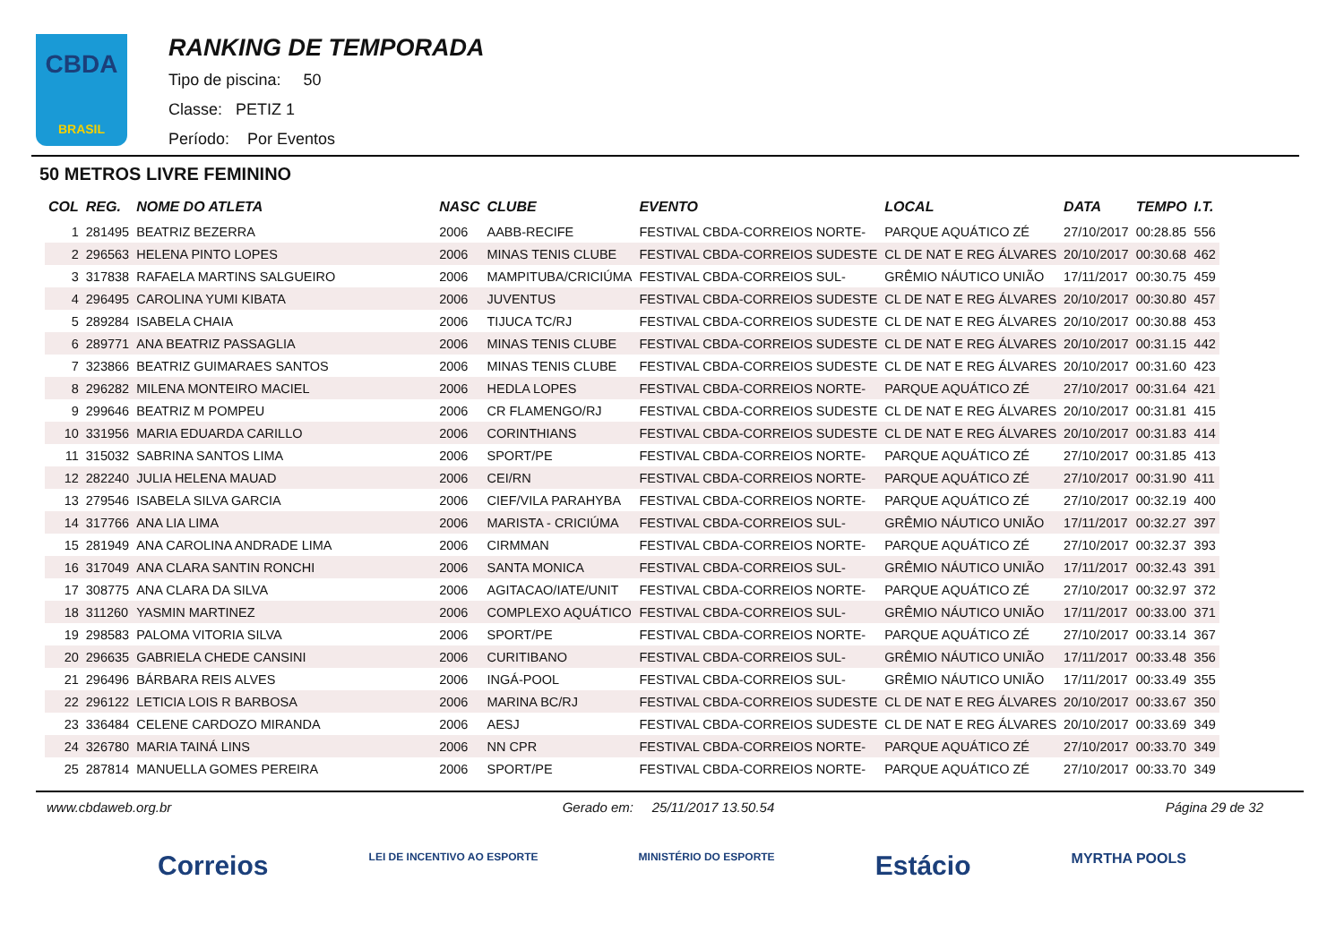CBDA
BRASIL
RANKING DE TEMPORADA
Tipo de piscina: 50
Classe: PETIZ 1
Período: Por Eventos
50 METROS LIVRE FEMININO
| COL | REG. | NOME DO ATLETA | NASC | CLUBE | EVENTO | LOCAL | DATA | TEMPO | I.T. |
| --- | --- | --- | --- | --- | --- | --- | --- | --- | --- |
| 1 | 281495 | BEATRIZ BEZERRA | 2006 | AABB-RECIFE | FESTIVAL CBDA-CORREIOS NORTE- | PARQUE AQUÁTICO ZÉ | 27/10/2017 | 00:28.85 | 556 |
| 2 | 296563 | HELENA PINTO LOPES | 2006 | MINAS TENIS CLUBE | FESTIVAL CBDA-CORREIOS SUDESTE | CL DE NAT E REG ÁLVARES | 20/10/2017 | 00:30.68 | 462 |
| 3 | 317838 | RAFAELA MARTINS SALGUEIRO | 2006 | MAMPITUBA/CRICIÚMA | FESTIVAL CBDA-CORREIOS SUL- | GRÊMIO NÁUTICO UNIÃO | 17/11/2017 | 00:30.75 | 459 |
| 4 | 296495 | CAROLINA YUMI KIBATA | 2006 | JUVENTUS | FESTIVAL CBDA-CORREIOS SUDESTE | CL DE NAT E REG ÁLVARES | 20/10/2017 | 00:30.80 | 457 |
| 5 | 289284 | ISABELA CHAIA | 2006 | TIJUCA TC/RJ | FESTIVAL CBDA-CORREIOS SUDESTE | CL DE NAT E REG ÁLVARES | 20/10/2017 | 00:30.88 | 453 |
| 6 | 289771 | ANA BEATRIZ PASSAGLIA | 2006 | MINAS TENIS CLUBE | FESTIVAL CBDA-CORREIOS SUDESTE | CL DE NAT E REG ÁLVARES | 20/10/2017 | 00:31.15 | 442 |
| 7 | 323866 | BEATRIZ GUIMARAES SANTOS | 2006 | MINAS TENIS CLUBE | FESTIVAL CBDA-CORREIOS SUDESTE | CL DE NAT E REG ÁLVARES | 20/10/2017 | 00:31.60 | 423 |
| 8 | 296282 | MILENA MONTEIRO MACIEL | 2006 | HEDLA LOPES | FESTIVAL CBDA-CORREIOS NORTE- | PARQUE AQUÁTICO ZÉ | 27/10/2017 | 00:31.64 | 421 |
| 9 | 299646 | BEATRIZ M POMPEU | 2006 | CR FLAMENGO/RJ | FESTIVAL CBDA-CORREIOS SUDESTE | CL DE NAT E REG ÁLVARES | 20/10/2017 | 00:31.81 | 415 |
| 10 | 331956 | MARIA EDUARDA CARILLO | 2006 | CORINTHIANS | FESTIVAL CBDA-CORREIOS SUDESTE | CL DE NAT E REG ÁLVARES | 20/10/2017 | 00:31.83 | 414 |
| 11 | 315032 | SABRINA SANTOS LIMA | 2006 | SPORT/PE | FESTIVAL CBDA-CORREIOS NORTE- | PARQUE AQUÁTICO ZÉ | 27/10/2017 | 00:31.85 | 413 |
| 12 | 282240 | JULIA HELENA MAUAD | 2006 | CEI/RN | FESTIVAL CBDA-CORREIOS NORTE- | PARQUE AQUÁTICO ZÉ | 27/10/2017 | 00:31.90 | 411 |
| 13 | 279546 | ISABELA SILVA GARCIA | 2006 | CIEF/VILA PARAHYBA | FESTIVAL CBDA-CORREIOS NORTE- | PARQUE AQUÁTICO ZÉ | 27/10/2017 | 00:32.19 | 400 |
| 14 | 317766 | ANA LIA LIMA | 2006 | MARISTA - CRICIÚMA | FESTIVAL CBDA-CORREIOS SUL- | GRÊMIO NÁUTICO UNIÃO | 17/11/2017 | 00:32.27 | 397 |
| 15 | 281949 | ANA CAROLINA ANDRADE LIMA | 2006 | CIRMMAN | FESTIVAL CBDA-CORREIOS NORTE- | PARQUE AQUÁTICO ZÉ | 27/10/2017 | 00:32.37 | 393 |
| 16 | 317049 | ANA CLARA SANTIN RONCHI | 2006 | SANTA MONICA | FESTIVAL CBDA-CORREIOS SUL- | GRÊMIO NÁUTICO UNIÃO | 17/11/2017 | 00:32.43 | 391 |
| 17 | 308775 | ANA CLARA DA SILVA | 2006 | AGITACAO/IATE/UNIT | FESTIVAL CBDA-CORREIOS NORTE- | PARQUE AQUÁTICO ZÉ | 27/10/2017 | 00:32.97 | 372 |
| 18 | 311260 | YASMIN MARTINEZ | 2006 | COMPLEXO AQUÁTICO | FESTIVAL CBDA-CORREIOS SUL- | GRÊMIO NÁUTICO UNIÃO | 17/11/2017 | 00:33.00 | 371 |
| 19 | 298583 | PALOMA VITORIA SILVA | 2006 | SPORT/PE | FESTIVAL CBDA-CORREIOS NORTE- | PARQUE AQUÁTICO ZÉ | 27/10/2017 | 00:33.14 | 367 |
| 20 | 296635 | GABRIELA CHEDE CANSINI | 2006 | CURITIBANO | FESTIVAL CBDA-CORREIOS SUL- | GRÊMIO NÁUTICO UNIÃO | 17/11/2017 | 00:33.48 | 356 |
| 21 | 296496 | BÁRBARA REIS ALVES | 2006 | INGÁ-POOL | FESTIVAL CBDA-CORREIOS SUL- | GRÊMIO NÁUTICO UNIÃO | 17/11/2017 | 00:33.49 | 355 |
| 22 | 296122 | LETICIA LOIS R BARBOSA | 2006 | MARINA BC/RJ | FESTIVAL CBDA-CORREIOS SUDESTE | CL DE NAT E REG ÁLVARES | 20/10/2017 | 00:33.67 | 350 |
| 23 | 336484 | CELENE CARDOZO MIRANDA | 2006 | AESJ | FESTIVAL CBDA-CORREIOS SUDESTE | CL DE NAT E REG ÁLVARES | 20/10/2017 | 00:33.69 | 349 |
| 24 | 326780 | MARIA TAINÁ LINS | 2006 | NN CPR | FESTIVAL CBDA-CORREIOS NORTE- | PARQUE AQUÁTICO ZÉ | 27/10/2017 | 00:33.70 | 349 |
| 25 | 287814 | MANUELLA GOMES PEREIRA | 2006 | SPORT/PE | FESTIVAL CBDA-CORREIOS NORTE- | PARQUE AQUÁTICO ZÉ | 27/10/2017 | 00:33.70 | 349 |
www.cbdaweb.org.br Gerado em: 25/11/2017 13.50.54 Página 29 de 32
Correios LEI DE INCENTIVO AO ESPORTE MINISTÉRIO DO ESPORTE Estácio MYRTHA POOLS